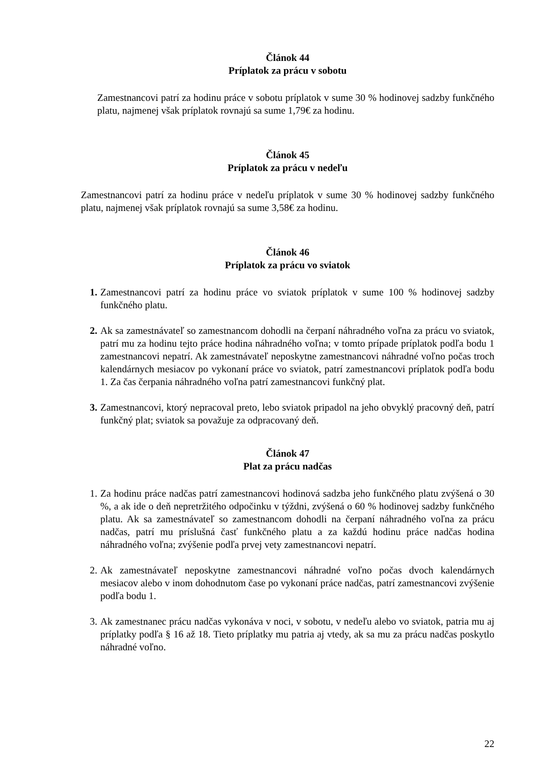Článok 44
Príplatok za prácu v sobotu
Zamestnancovi patrí za hodinu práce v sobotu príplatok v sume 30 % hodinovej sadzby funkčného platu, najmenej však príplatok rovnajú sa sume 1,79€ za hodinu.
Článok 45
Príplatok za prácu v nedeľu
Zamestnancovi patrí za hodinu práce v nedeľu príplatok v sume 30 % hodinovej sadzby funkčného platu, najmenej však príplatok rovnajú sa sume 3,58€ za hodinu.
Článok 46
Príplatok za prácu vo sviatok
1. Zamestnancovi patrí za hodinu práce vo sviatok príplatok v sume 100 % hodinovej sadzby funkčného platu.
2. Ak sa zamestnávateľ so zamestnancom dohodli na čerpaní náhradného voľna za prácu vo sviatok, patrí mu za hodinu tejto práce hodina náhradného voľna; v tomto prípade príplatok podľa bodu 1 zamestnancovi nepatrí. Ak zamestnávateľ neposkytne zamestnancovi náhradné voľno počas troch kalendárnych mesiacov po vykonaní práce vo sviatok, patrí zamestnancovi príplatok podľa bodu 1. Za čas čerpania náhradného voľna patrí zamestnancovi funkčný plat.
3. Zamestnancovi, ktorý nepracoval preto, lebo sviatok pripadol na jeho obvyklý pracovný deň, patrí funkčný plat; sviatok sa považuje za odpracovaný deň.
Článok 47
Plat za prácu nadčas
1. Za hodinu práce nadčas patrí zamestnancovi hodinová sadzba jeho funkčného platu zvýšená o 30 %, a ak ide o deň nepretržitého odpočinku v týždni, zvýšená o 60 % hodinovej sadzby funkčného platu. Ak sa zamestnávateľ so zamestnancom dohodli na čerpaní náhradného voľna za prácu nadčas, patrí mu príslušná časť funkčného platu a za každú hodinu práce nadčas hodina náhradného voľna; zvýšenie podľa prvej vety zamestnancovi nepatrí.
2. Ak zamestnávateľ neposkytne zamestnancovi náhradné voľno počas dvoch kalendárnych mesiacov alebo v inom dohodnutom čase po vykonaní práce nadčas, patrí zamestnancovi zvýšenie podľa bodu 1.
3. Ak zamestnanec prácu nadčas vykonáva v noci, v sobotu, v nedeľu alebo vo sviatok, patria mu aj príplatky podľa § 16 až 18. Tieto príplatky mu patria aj vtedy, ak sa mu za prácu nadčas poskytlo náhradné voľno.
22